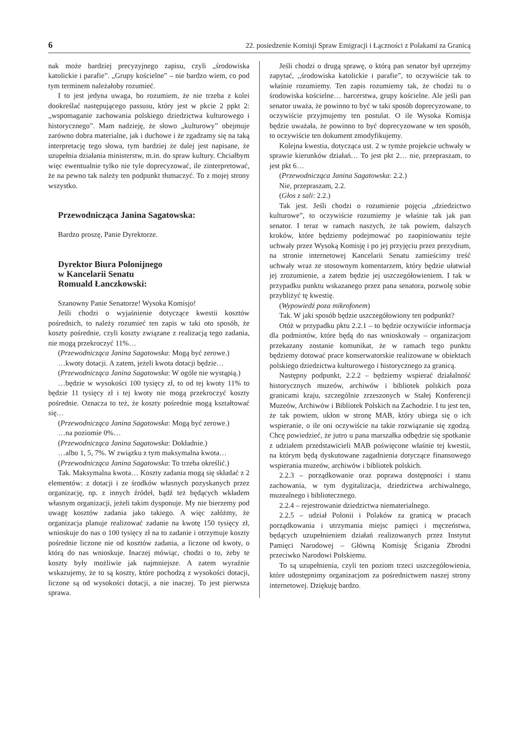6 22. posiedzenie Komisji Spraw Emigracji i Łączności z Polakami za Granicą
nak może bardziej precyzyjnego zapisu, czyli „środowiska katolickie i parafie”. „Grupy kościelne” – nie bardzo wiem, co pod tym terminem należałoby rozumieć.
I to jest jedyna uwaga, bo rozumiem, że nie trzeba z kolei dookreślać następującego passusu, który jest w pkcie 2 ppkt 2: „wspomaganie zachowania polskiego dziedzictwa kulturowego i historycznego”. Mam nadzieję, że słowo „kulturowy” obejmuje zarówno dobra materialne, jak i duchowe i że zgadzamy się na taką interpretację tego słowa, tym bardziej że dalej jest napisane, że uzupełnia działania ministerstw, m.in. do spraw kultury. Chciałbym więc ewentualnie tylko nie tyle doprecyzować, ile zinterpretować, że na pewno tak należy ten podpunkt tłumaczyć. To z mojej strony wszystko.
Przewodnicząca Janina Sagatowska:
Bardzo proszę, Panie Dyrektorze.
Dyrektor Biura Polonijnego
w Kancelarii Senatu
Romuald Łanczkowski:
Szanowny Panie Senatorze! Wysoka Komisjo!
Jeśli chodzi o wyjaśnienie dotyczące kwestii kosztów pośrednich, to należy rozumieć ten zapis w taki oto sposób, że koszty pośrednie, czyli koszty związane z realizacją tego zadania, nie mogą przekroczyć 11%…
(Przewodnicząca Janina Sagatowska: Mogą być zerowe.)
…kwoty dotacji. A zatem, jeżeli kwota dotacji będzie…
(Przewodnicząca Janina Sagatowska: W ogóle nie wystąpią.)
…będzie w wysokości 100 tysięcy zł, to od tej kwoty 11% to będzie 11 tysięcy zł i tej kwoty nie mogą przekroczyć koszty pośrednie. Oznacza to też, że koszty pośrednie mogą kształtować się…
(Przewodnicząca Janina Sagatowska: Mogą być zerowe.)
…na poziomie 0%…
(Przewodnicząca Janina Sagatowska: Dokładnie.)
…albo 1, 5, 7%. W związku z tym maksymalna kwota…
(Przewodnicząca Janina Sagatowska: To trzeba określić.)
Tak. Maksymalna kwota… Koszty zadania mogą się składać z 2 elementów: z dotacji i ze środków własnych pozyskanych przez organizację, np. z innych źródeł, bądź też będących wkładem własnym organizacji, jeżeli takim dysponuje. My nie bierzemy pod uwagę kosztów zadania jako takiego. A więc załóżmy, że organizacja planuje realizować zadanie na kwotę 150 tysięcy zł, wnioskuje do nas o 100 tysięcy zł na to zadanie i otrzymuje koszty pośrednie liczone nie od kosztów zadania, a liczone od kwoty, o którą do nas wnioskuje. Inaczej mówiąc, chodzi o to, żeby te koszty były możliwie jak najmniejsze. A zatem wyraźnie wskazujemy, że to są koszty, które pochodzą z wysokości dotacji, liczone są od wysokości dotacji, a nie inaczej. To jest pierwsza sprawa.
Jeśli chodzi o drugą sprawę, o którą pan senator był uprzejmy zapytać, ,,środowiska katolickie i parafie”, to oczywiście tak to właśnie rozumiemy. Ten zapis rozumiemy tak, że chodzi tu o środowiska kościelne… harcerstwa, grupy kościelne. Ale jeśli pan senator uważa, że powinno to być w taki sposób doprecyzowane, to oczywiście przyjmujemy ten postulat. O ile Wysoka Komisja będzie uważała, że powinno to być doprecyzowane w ten sposób, to oczywiście ten dokument zmodyfikujemy.
Kolejna kwestia, dotycząca ust. 2 w tymże projekcie uchwały w sprawie kierunków działań… To jest pkt 2… nie, przepraszam, to jest pkt 6…
(Przewodnicząca Janina Sagatowska: 2.2.)
Nie, przepraszam, 2.2.
(Głos z sali: 2.2.)
Tak jest. Jeśli chodzi o rozumienie pojęcia „dziedzictwo kulturowe”, to oczywiście rozumiemy je właśnie tak jak pan senator. I teraz w ramach naszych, że tak powiem, dalszych kroków, które będziemy podejmować po zaopiniowaniu tejże uchwały przez Wysoką Komisję i po jej przyjęciu przez prezydium, na stronie internetowej Kancelarii Senatu zamieścimy treść uchwały wraz ze stosownym komentarzem, który będzie ułatwiał jej zrozumienie, a zatem będzie jej uszczegółowieniem. I tak w przypadku punktu wskazanego przez pana senatora, pozwolę sobie przybliżyć tę kwestię.
(Wypowiedź poza mikrofonem)
Tak. W jaki sposób będzie uszczegółowiony ten podpunkt?
Otóż w przypadku pktu 2.2.1 – to będzie oczywiście informacja dla podmiotów, które będą do nas wnioskowały – organizacjom przekazany zostanie komunikat, że w ramach tego punktu będziemy dotować prace konserwatorskie realizowane w obiektach polskiego dziedzictwa kulturowego i historycznego za granicą.
Następny podpunkt, 2.2.2 – będziemy wspierać działalność historycznych muzeów, archiwów i bibliotek polskich poza granicami kraju, szczególnie zrzeszonych w Stałej Konferencji Muzeów, Archiwów i Bibliotek Polskich na Zachodzie. I tu jest ten, że tak powiem, ukłon w stronę MAB, który ubiega się o ich wspieranie, o ile oni oczywiście na takie rozwiązanie się zgodzą. Chcę powiedzieć, że jutro u pana marszałka odbędzie się spotkanie z udziałem przedstawicieli MAB poświęcone właśnie tej kwestii, na którym będą dyskutowane zagadnienia dotyczące finansowego wspierania muzeów, archiwów i bibliotek polskich.
2.2.3 – porządkowanie oraz poprawa dostępności i stanu zachowania, w tym dygitalizacja, dziedzictwa archiwalnego, muzealnego i bibliotecznego.
2.2.4 – rejestrowanie dziedzictwa niematerialnego.
2.2.5 – udział Polonii i Polaków za granicą w pracach porządkowania i utrzymania miejsc pamięci i męczeństwa, będących uzupełnieniem działań realizowanych przez Instytut Pamięci Narodowej – Główną Komisję Ścigania Zbrodni przeciwko Narodowi Polskiemu.
To są uzupełnienia, czyli ten poziom trzeci uszczegółowienia, które udostępnimy organizacjom za pośrednictwem naszej strony internetowej. Dziękuję bardzo.